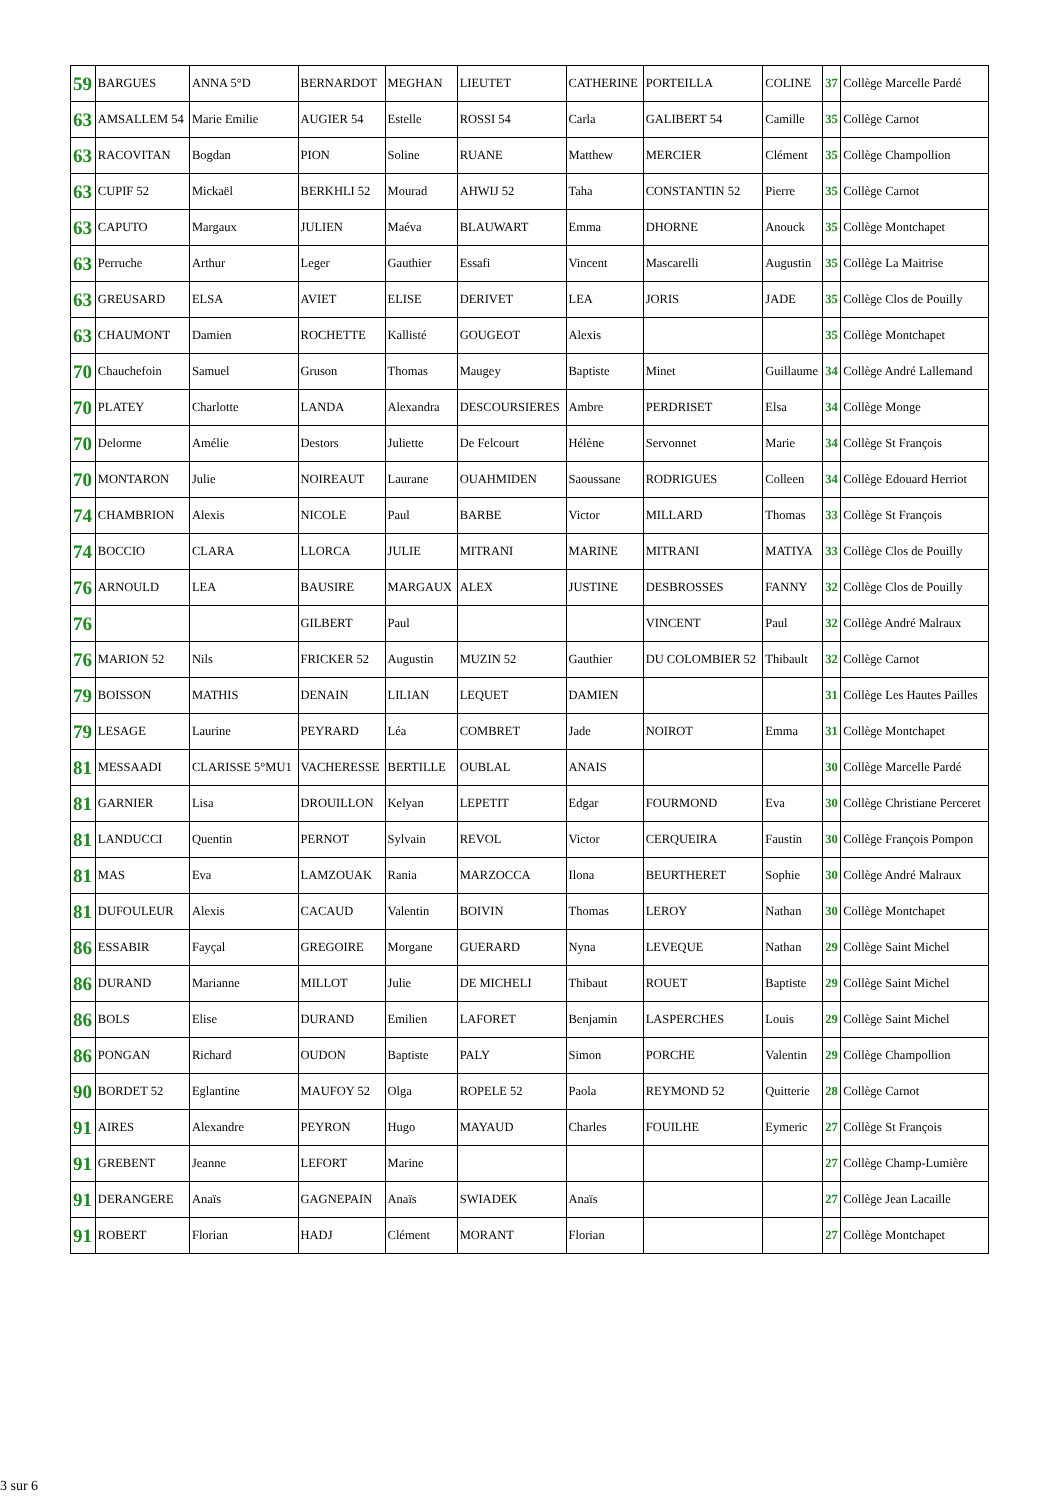| 59 | BARGUES | ANNA 5°D | BERNARDOT | MEGHAN | LIEUTET | CATHERINE | PORTEILLA | COLINE | 37 | Collège Marcelle Pardé |
| 63 | AMSALLEM 54 | Marie Emilie | AUGIER 54 | Estelle | ROSSI 54 | Carla | GALIBERT 54 | Camille | 35 | Collège Carnot |
| 63 | RACOVITAN | Bogdan | PION | Soline | RUANE | Matthew | MERCIER | Clément | 35 | Collège Champollion |
| 63 | CUPIF 52 | Mickaël | BERKHLI 52 | Mourad | AHWIJ 52 | Taha | CONSTANTIN 52 | Pierre | 35 | Collège Carnot |
| 63 | CAPUTO | Margaux | JULIEN | Maéva | BLAUWART | Emma | DHORNE | Anouck | 35 | Collège Montchapet |
| 63 | Perruche | Arthur | Leger | Gauthier | Essafi | Vincent | Mascarelli | Augustin | 35 | Collège La Maitrise |
| 63 | GREUSARD | ELSA | AVIET | ELISE | DERIVET | LEA | JORIS | JADE | 35 | Collège Clos de Pouilly |
| 63 | CHAUMONT | Damien | ROCHETTE | Kallisté | GOUGEOT | Alexis | | | 35 | Collège Montchapet |
| 70 | Chauchefoin | Samuel | Gruson | Thomas | Maugey | Baptiste | Minet | Guillaume | 34 | Collège André Lallemand |
| 70 | PLATEY | Charlotte | LANDA | Alexandra | DESCOURSIERES | Ambre | PERDRISET | Elsa | 34 | Collège Monge |
| 70 | Delorme | Amélie | Destors | Juliette | De Felcourt | Hélène | Servonnet | Marie | 34 | Collège St François |
| 70 | MONTARON | Julie | NOIREAUT | Laurane | OUAHMIDEN | Saoussane | RODRIGUES | Colleen | 34 | Collège Edouard Herriot |
| 74 | CHAMBRION | Alexis | NICOLE | Paul | BARBE | Victor | MILLARD | Thomas | 33 | Collège St François |
| 74 | BOCCIO | CLARA | LLORCA | JULIE | MITRANI | MARINE | MITRANI | MATIYA | 33 | Collège Clos de Pouilly |
| 76 | ARNOULD | LEA | BAUSIRE | MARGAUX | ALEX | JUSTINE | DESBROSSES | FANNY | 32 | Collège Clos de Pouilly |
| 76 | | | GILBERT | Paul | | | VINCENT | Paul | 32 | Collège André Malraux |
| 76 | MARION 52 | Nils | FRICKER 52 | Augustin | MUZIN 52 | Gauthier | DU COLOMBIER 52 | Thibault | 32 | Collège Carnot |
| 79 | BOISSON | MATHIS | DENAIN | LILIAN | LEQUET | DAMIEN | | | 31 | Collège Les Hautes Pailles |
| 79 | LESAGE | Laurine | PEYRARD | Léa | COMBRET | Jade | NOIROT | Emma | 31 | Collège Montchapet |
| 81 | MESSAADI | CLARISSE 5°MU1 | VACHERESSE | BERTILLE | OUBLAL | ANAIS | | | 30 | Collège Marcelle Pardé |
| 81 | GARNIER | Lisa | DROUILLON | Kelyan | LEPETIT | Edgar | FOURMOND | Eva | 30 | Collège Christiane Perceret |
| 81 | LANDUCCI | Quentin | PERNOT | Sylvain | REVOL | Victor | CERQUEIRA | Faustin | 30 | Collège François Pompon |
| 81 | MAS | Eva | LAMZOUAK | Rania | MARZOCCA | Ilona | BEURTHERET | Sophie | 30 | Collège André Malraux |
| 81 | DUFOULEUR | Alexis | CACAUD | Valentin | BOIVIN | Thomas | LEROY | Nathan | 30 | Collège Montchapet |
| 86 | ESSABIR | Fayçal | GREGOIRE | Morgane | GUERARD | Nyna | LEVEQUE | Nathan | 29 | Collège Saint Michel |
| 86 | DURAND | Marianne | MILLOT | Julie | DE MICHELI | Thibaut | ROUET | Baptiste | 29 | Collège Saint Michel |
| 86 | BOLS | Elise | DURAND | Emilien | LAFORET | Benjamin | LASPERCHES | Louis | 29 | Collège Saint Michel |
| 86 | PONGAN | Richard | OUDON | Baptiste | PALY | Simon | PORCHE | Valentin | 29 | Collège Champollion |
| 90 | BORDET 52 | Eglantine | MAUFOY 52 | Olga | ROPELE 52 | Paola | REYMOND 52 | Quitterie | 28 | Collège Carnot |
| 91 | AIRES | Alexandre | PEYRON | Hugo | MAYAUD | Charles | FOUILHE | Eymeric | 27 | Collège St François |
| 91 | GREBENT | Jeanne | LEFORT | Marine | | | | | 27 | Collège Champ-Lumière |
| 91 | DERANGERE | Anaïs | GAGNEPAIN | Anaïs | SWIADEK | Anaïs | | | 27 | Collège Jean Lacaille |
| 91 | ROBERT | Florian | HADJ | Clément | MORANT | Florian | | | 27 | Collège Montchapet |
3 sur 6